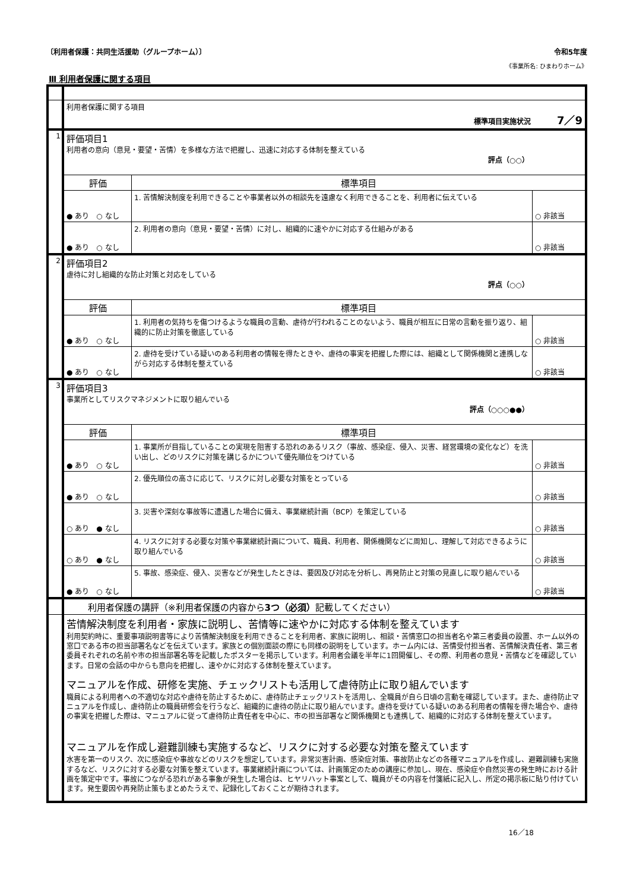〔利用者保護：共同生活援助（グループホーム）〕 令和5年度
《事業所名: ひまわりホーム》
Ⅲ 利用者保護に関する項目
| | 利用者保護に関する項目 標準項目実施状況 7／9 | | |
| 1 | 評価項目1 利用者の意向（意見・要望・苦情）を多様な方法で把握し、迅速に対応する体制を整えている 評点（○○） | | |
| | 評価 | 標準項目 | |
| | ● あり ○ なし | 1. 苦情解決制度を利用できることや事業者以外の相談先を遠慮なく利用できることを、利用者に伝えている | ○ 非該当 |
| | ● あり ○ なし | 2. 利用者の意向（意見・要望・苦情）に対し、組織的に速やかに対応する仕組みがある | ○ 非該当 |
| 2 | 評価項目2 虐待に対し組織的な防止対策と対応をしている 評点（○○） | | |
| | 評価 | 標準項目 | |
| | ● あり ○ なし | 1. 利用者の気持ちを傷つけるような職員の言動、虐待が行われることのないよう、職員が相互に日常の言動を振り返り、組織的に防止対策を徹底している | ○ 非該当 |
| | ● あり ○ なし | 2. 虐待を受けている疑いのある利用者の情報を得たときや、虐待の事実を把握した際には、組織として関係機関と連携しながら対応する体制を整えている | ○ 非該当 |
| 3 | 評価項目3 事業所としてリスクマネジメントに取り組んでいる 評点（○○○●●） | | |
| | 評価 | 標準項目 | |
| | ● あり ○ なし | 1. 事業所が目指していることの実現を阻害する恐れのあるリスク（事故、感染症、侵入、災害、経営環境の変化など）を洗い出し、どのリスクに対策を講じるかについて優先順位をつけている | ○ 非該当 |
| | ● あり ○ なし | 2. 優先順位の高さに応じて、リスクに対し必要な対策をとっている | ○ 非該当 |
| | ○ あり ● なし | 3. 災害や深刻な事故等に遭遇した場合に備え、事業継続計画（BCP）を策定している | ○ 非該当 |
| | ○ あり ● なし | 4. リスクに対する必要な対策や事業継続計画について、職員、利用者、関係機関などに周知し、理解して対応できるように取り組んでいる | ○ 非該当 |
| | ● あり ○ なし | 5. 事故、感染症、侵入、災害などが発生したときは、要因及び対応を分析し、再発防止と対策の見直しに取り組んでいる | ○ 非該当 |
| | 利用者保護の講評（※利用者保護の内容から 3つ（必須） 記載してください） | | |
| | 苦情解決制度を利用者・家族に説明し、苦情等に速やかに対応する体制を整えています 利用契約時に、重要事項説明書等により苦情解決制度を利用できることを利用者、家族に説明し、相談・苦情窓口の担当者名や第三者委員の設置、ホーム以外の窓口である市の担当部署名などを伝えています。家族との個別面談の際にも同様の説明をしています。ホーム内には、苦情受付担当者、苦情解決責任者、第三者委員それぞれの名前や市の担当部署名等を記載したポスターを掲示しています。利用者会議を半年に1回開催し、その際、利用者の意見・苦情などを確認しています。日常の会話の中からも意向を把握し、速やかに対応する体制を整えています。 マニュアルを作成、研修を実施、チェックリストも活用して虐待防止に取り組んでいます 職員による利用者への不適切な対応や虐待を防止するために、虐待防止チェックリストを活用し、全職員が自ら日頃の言動を確認しています。また、虐待防止マニュアルを作成し、虐待防止の職員研修会を行うなど、組織的に虐待の防止に取り組んでいます。虐待を受けている疑いのある利用者の情報を得た場合や、虐待の事実を把握した際は、マニュアルに従って虐待防止責任者を中心に、市の担当部署など関係機関とも連携して、組織的に対応する体制を整えています。 マニュアルを作成し避難訓練も実施するなど、リスクに対する必要な対策を整えています 水害を第一のリスク、次に感染症や事故などのリスクを想定しています。非常災害計画、感染症対策、事故防止などの各種マニュアルを作成し、避難訓練も実施するなど、リスクに対する必要な対策を整えています。事業継続計画については、計画策定のための講座に参加し、現在、感染症や自然災害の発生時における計画を策定中です。事故につながる恐れがある事象が発生した場合は、ヒヤリハット事案として、職員がその内容を付箋紙に記入し、所定の掲示板に貼り付けています。発生要因や再発防止策もまとめたうえで、記録化しておくことが期待されます。 | | |
16／18